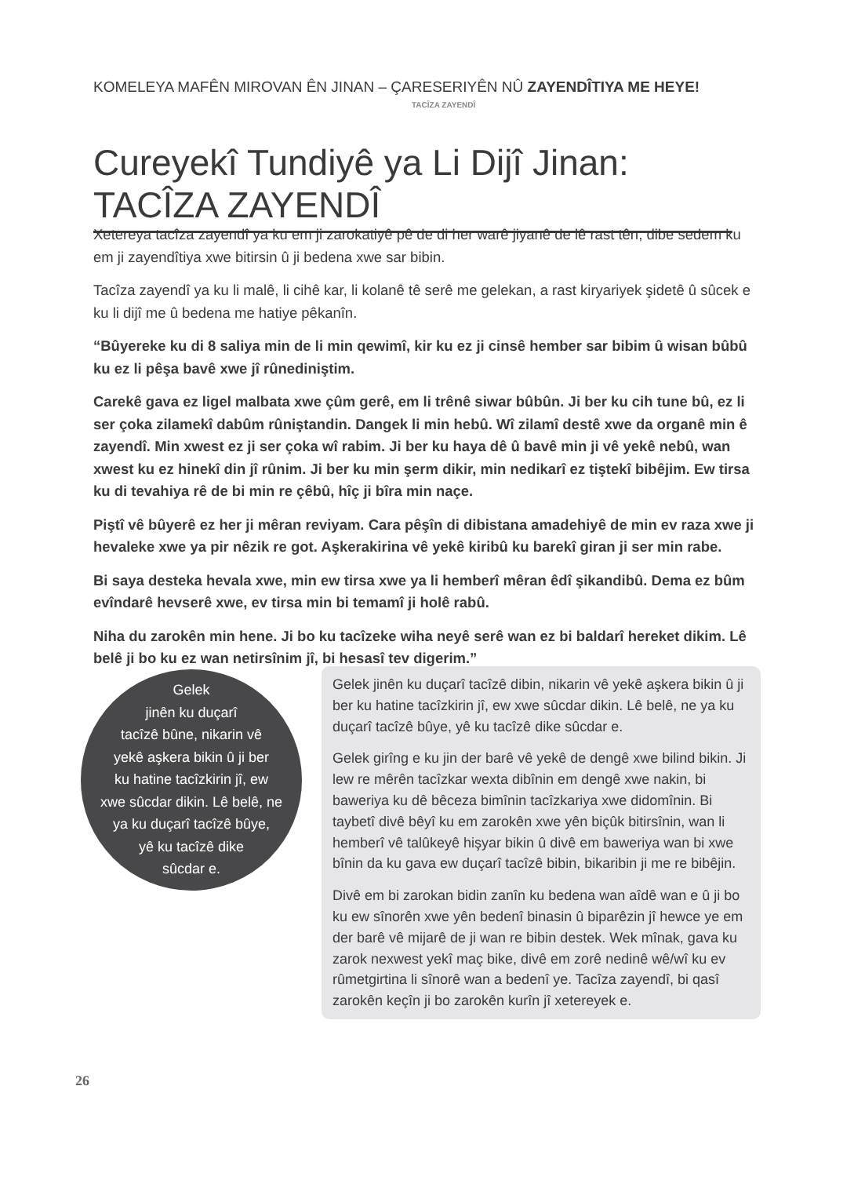KOMELEYA MAFÊN MIROVAN ÊN JINAN – ÇARESERIYÊN NÛ ZAYENDÎTIYA ME HEYE!
TACÎZA ZAYENDÎ
Cureyekî Tundiyê ya Li Dijî Jinan: TACÎZA ZAYENDÎ
Xetereya tacîza zayendî ya ku em ji zarokatiyê pê de di her warê jiyanê de lê rast tên, dibe sedem ku em ji zayendîtiya xwe bitirsin û ji bedena xwe sar bibin.
Tacîza zayendî ya ku li malê, li cihê kar, li kolanê tê serê me gelekan, a rast kiryariyek şidetê û sûcek e ku li dijî me û bedena me hatiye pêkanîn.
“Bûyereke ku di 8 saliya min de li min qewimî, kir ku ez ji cinsê hember sar bibim û wisan bûbû ku ez li pêşa bavê xwe jî rûnediniştim.
Carekê gava ez ligel malbata xwe çûm gerê, em li trênê siwar bûbûn. Ji ber ku cih tune bû, ez li ser çoka zilamekî dabûm rûniştandin. Dangek li min hebû. Wî zilamî destê xwe da organê min ê zayendî. Min xwest ez ji ser çoka wî rabim. Ji ber ku haya dê û bavê min ji vê yekê nebû, wan xwest ku ez hinekî din jî rûnim. Ji ber ku min şerm dikir, min nedikarî ez tiştekî bibêjim. Ew tirsa ku di tevahiya rê de bi min re çêbû, hîç ji bîra min naçe.
Piştî vê bûyerê ez her ji mêran reviyam. Cara pêşîn di dibistana amadehiyê de min ev raza xwe ji hevaleke xwe ya pir nêzik re got. Aşkerakirina vê yekê kiribû ku barekî giran ji ser min rabe.
Bi saya desteka hevala xwe, min ew tirsa xwe ya li hemberî mêran êdî şikandibû. Dema ez bûm evîndarê hevserê xwe, ev tirsa min bi temamî ji holê rabû.
Niha du zarokên min hene. Ji bo ku tacîzeke wiha neyê serê wan ez bi baldarî hereket dikim. Lê belê ji bo ku ez wan netirsînim jî, bi hesasî tev digerim.”
Gelek
jinên ku duçarî
tacîzê bûne, nikarin vê
yekê aşkera bikin û ji ber
ku hatine tacîzkirin jî, ew
xwe sûcdar dikin. Lê belê, ne
ya ku duçarî tacîzê bûye,
yê ku tacîzê dike
sûcdar e.
Gelek jinên ku duçarî tacîzê dibin, nikarin vê yekê aşkera bikin û ji ber ku hatine tacîzkirin jî, ew xwe sûcdar dikin. Lê belê, ne ya ku duçarî tacîzê bûye, yê ku tacîzê dike sûcdar e.
Gelek girîng e ku jin der barê vê yekê de dengê xwe bilind bikin. Ji lew re mêrên tacîzkar wexta dibînin em dengê xwe nakin, bi baweriya ku dê bêceza bimînin tacîzkariya xwe didomînin. Bi taybetî divê bêyî ku em zarokên xwe yên biçûk bitirsînin, wan li hemberî vê talûkeyê hişyar bikin û divê em baweriya wan bi xwe bînin da ku gava ew duçarî tacîzê bibin, bikaribin ji me re bibêjin.
Divê em bi zarokan bidin zanîn ku bedena wan aîdê wan e û ji bo ku ew sînorên xwe yên bedenî binasin û biparêzin jî hewce ye em der barê vê mijarê de ji wan re bibin destek. Wek mînak, gava ku zarok nexwest yekî maç bike, divê em zorê nedinê wê/wî ku ev rûmetgirtina li sînorê wan a bedenî ye. Tacîza zayendî, bi qasî zarokên keçîn ji bo zarokên kurîn jî xetereyek e.
26